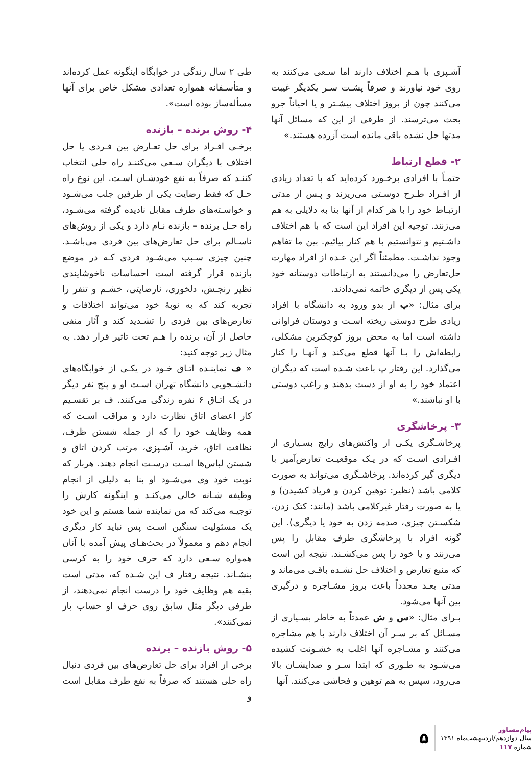آشـپزی با هـم اختلاف دارند اما سـعی می‌کنند به روی خود نیاورند و صرفاً پشـت سـر یکدیگر غیبت می‌کنند چون از بروز اختلاف بیشـتر و یا احیاناً جرو بحث می‌ترسند. از طرفی از این که مسائل آنها مدتها حل نشده باقی مانده است آزرده هستند.»
۲- قطع ارتباط
حتمـاً با افرادی برخـورد کرده‌اید که با تعداد زیادی از افـراد طـرح دوسـتی می‌ریزند و پـس از مدتی ارتبـاط خود را با هر کدام از آنها بنا به دلایلی به هم می‌زنند. توجیه این افراد این است که با هم اختلاف داشـتیم و نتوانستیم با هم کنار بیائیم. بین ما تفاهم وجود نداشـت. مطمئناً اگر این عـده از افراد مهارت حل‌تعارض را می‌دانستند به ارتباطات دوستانه خود یکی پس از دیگری خاتمه نمی‌دادند.
برای مثال: «پ از بدو ورود به دانشگاه با افراد زیادی طرح دوستی ریخته اسـت و دوستان فراوانی داشته است اما به محض بروز کوچکترین مشکلی، رابطه‌اش را بـا آنها قطع می‌کند و آنهـا را کنار می‌گذارد. این رفتار پ باعث شـده است که دیگران اعتماد خود را به او از دست بدهند و راغب دوستی با او نباشند.»
۳- پرخاشگری
پرخاشـگری یکـی از واکنش‌های رایج بسـیاری از افـرادی اسـت که در یـک موقعیـت تعارض‌آمیز با دیگری گیر کرده‌اند. پرخاشـگری می‌تواند به صورت کلامی باشد (نظیر: توهین کردن و فریاد کشیدن) و یا به صورت رفتار غیرکلامی باشد (مانند: کتک زدن، شکسـتن چیزی، صدمه زدن به خود یا دیگری). این گونه افراد با پرخاشگری طرف مقابل را پس می‌زنند و یا خود را پس می‌کشـند. نتیجه این است که منبع تعارض و اختلاف حل نشـده باقـی می‌ماند و مدتی بعـد مجدداً باعث بروز مشـاجره و درگیری بین آنها می‌شود.
بـرای مثال: «س و ش عمدتاً به خاطر بسـیاری از مسـائل که بر سـر آن اختلاف دارند با هم مشاجره می‌کنند و مشـاجره آنها اغلب به خشـونت کشیده می‌شـود به طـوری که ابتدا سـر و صدایشـان بالا می‌رود، سپس به هم توهین و فحاشی می‌کنند. آنها
طی ۲ سال زندگی در خوابگاه اینگونه عمل کرده‌اند و متأسـفانه همواره تعدادی مشکل خاص برای آنها مسأله‌ساز بوده است».
۴- روش برنده – بازنده
برخـی افـراد برای حل تعـارض بین فـردی یا حل اختلاف با دیگران سـعی می‌کننـد راه حلی انتخاب کننـد که صرفاً به نفع خودشـان اسـت. این نوع راه حـل که فقط رضایت یکی از طرفین جلب می‌شـود و خواسـته‌های طرف مقابل نادیده گرفته می‌شـود، راه حـل برنده – بازنده نـام دارد و یکی از روش‌های ناسـالم برای حل تعارض‌های بین فردی می‌باشـد. چنین چیزی سـبب می‌شـود فردی کـه در موضع بازنده قرار گرفته است احساسات ناخوشایندی نظیر رنجـش، دلخوری، نارضایتی، خشـم و تنفر را تجربه کند که به نوبهٔ خود می‌تواند اختلافات و تعارض‌های بین فردی را تشـدید کند و آثار منفی حاصل از آن، برنده را هـم تحت تاثیر قرار دهد. به مثال زیر توجه کنید:
« ف نماینـده اتـاق خـود در یکـی از خوابگاه‌های دانشـجویی دانشگاه تهران اسـت او و پنج نفر دیگر در یک اتـاق ۶ نفره زندگی می‌کنند. ف بر تقسـیم کار اعضای اتاق نظارت دارد و مراقب اسـت که همه وظایف خود را که از جمله شستن ظرف، نظافت اتاق، خرید، آشـپزی، مرتب کردن اتاق و شستن لباس‌ها اسـت درسـت انجام دهند. هربار که نوبت خود وی می‌شـود او بنا به دلیلی از انجام وظیفه شـانه خالی می‌کنـد و اینگونه کارش را توجیـه می‌کند که من نماینده شما هستم و این خود یک مسئولیت سنگین اسـت پس نباید کار دیگری انجام دهم و معمولاً در بحث‌هـای پیش آمده با آنان همواره سـعی دارد که حرف خود را به کرسی بنشـاند. نتیجه رفتار ف این شـده که، مدتی است بقیه هم وظایف خود را درست انجام نمی‌دهند، از طرفی دیگر مثل سابق روی حرف او حساب باز نمی‌کنند».
۵- روش بازنده – برنده
برخی از افراد برای حل تعارض‌های بین فردی دنبال راه حلی هستند که صرفاً به نفع طرف مقابل است و
۵
پیام‌مشاور
سال دوازدهم/اردیبهشت‌ماه ۱۳۹۱
شماره ۱۱۷